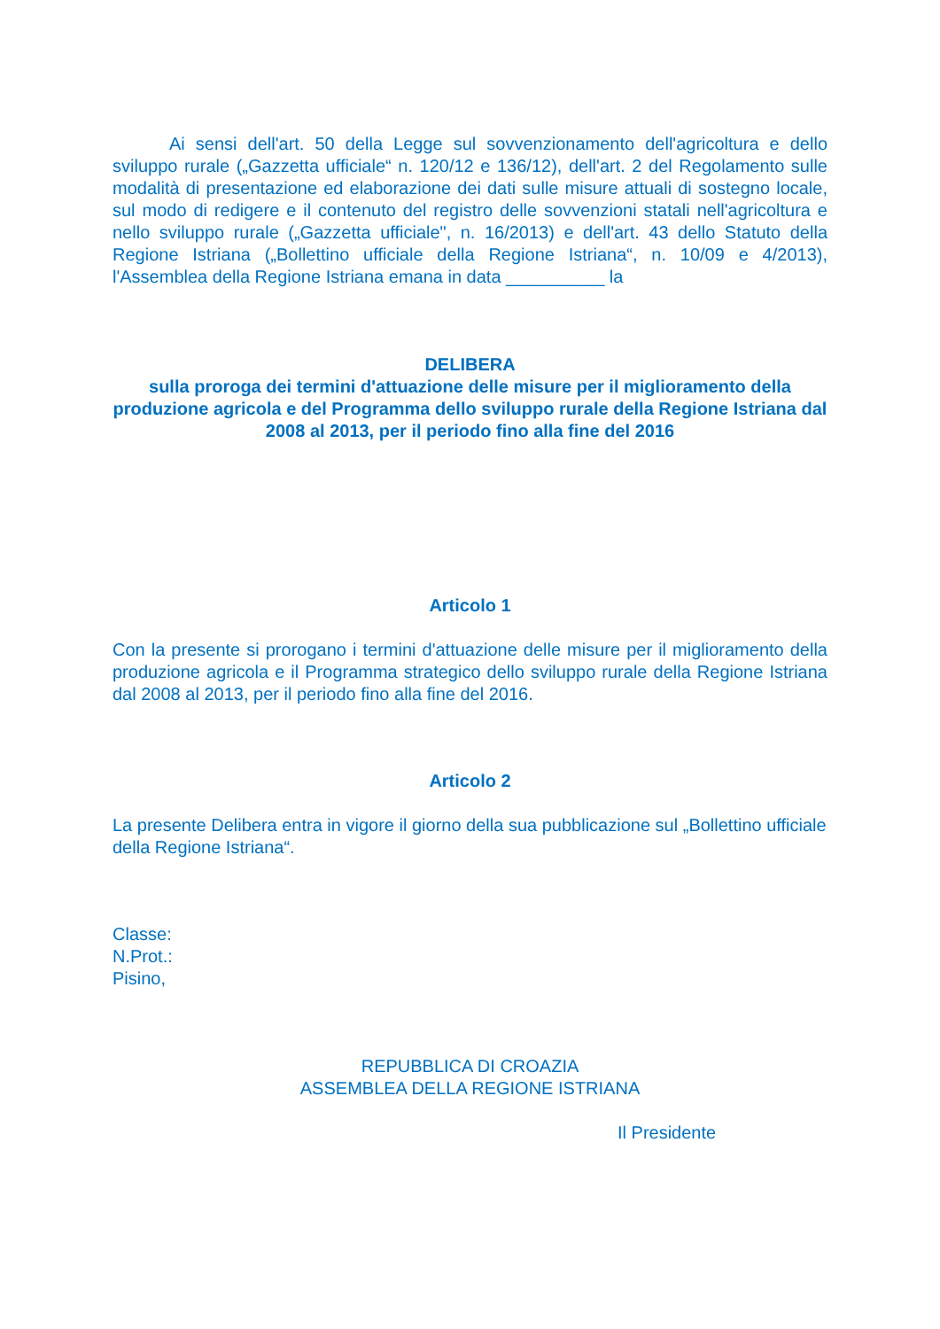Ai sensi dell'art. 50 della Legge sul sovvenzionamento dell'agricoltura e dello sviluppo rurale („Gazzetta ufficiale“ n. 120/12 e 136/12), dell'art. 2 del Regolamento sulle modalità di presentazione ed elaborazione dei dati sulle misure attuali di sostegno locale, sul modo di redigere e il contenuto del registro delle sovvenzioni statali nell'agricoltura e nello sviluppo rurale („Gazzetta ufficiale", n. 16/2013) e dell'art. 43 dello Statuto della Regione Istriana („Bollettino ufficiale della Regione Istriana“, n. 10/09 e 4/2013), l'Assemblea della Regione Istriana emana in data __________ la
DELIBERA
sulla proroga dei termini d'attuazione delle misure per il miglioramento della produzione agricola e del Programma dello sviluppo rurale della Regione Istriana dal 2008 al 2013, per il periodo fino alla fine del 2016
Articolo 1
Con la presente si prorogano i termini d'attuazione delle misure per il miglioramento della produzione agricola e il Programma strategico dello sviluppo rurale della Regione Istriana dal 2008 al 2013, per il periodo fino alla fine del 2016.
Articolo 2
La presente Delibera entra in vigore il giorno della sua pubblicazione sul „Bollettino ufficiale della Regione Istriana“.
Classe:
N.Prot.:
Pisino,
REPUBBLICA DI CROAZIA
ASSEMBLEA DELLA REGIONE ISTRIANA
Il Presidente